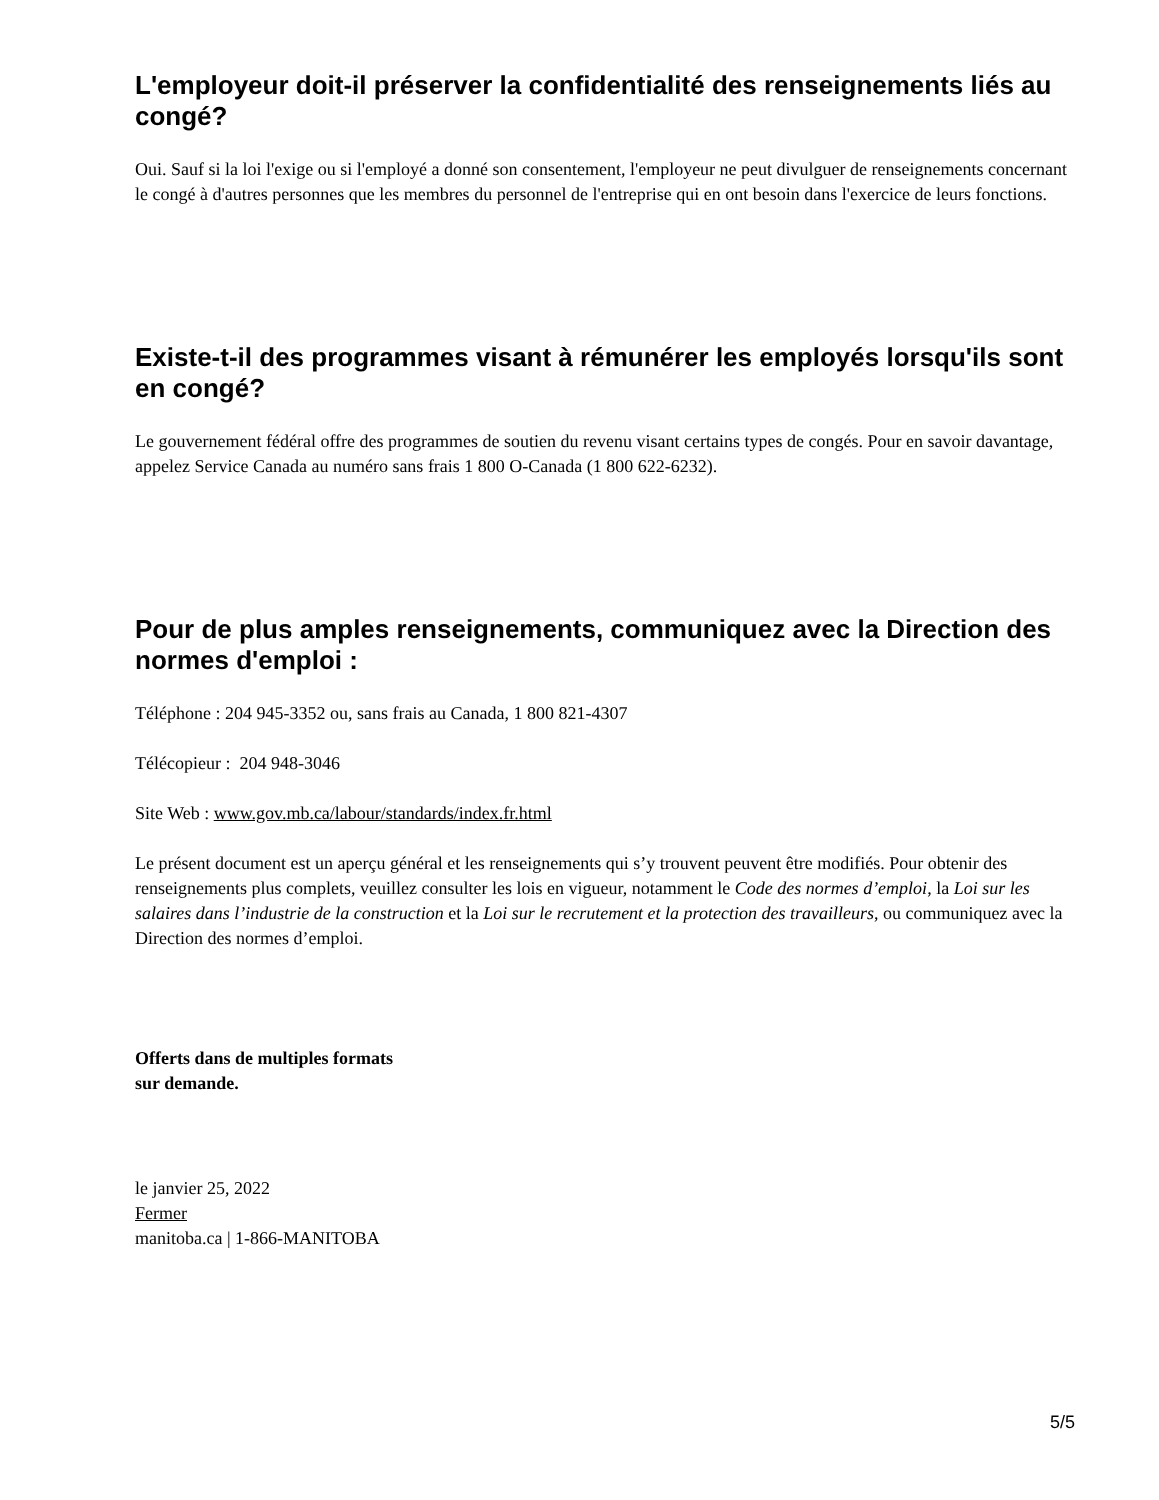L'employeur doit-il préserver la confidentialité des renseignements liés au congé?
Oui. Sauf si la loi l'exige ou si l'employé a donné son consentement, l'employeur ne peut divulguer de renseignements concernant le congé à d'autres personnes que les membres du personnel de l'entreprise qui en ont besoin dans l'exercice de leurs fonctions.
Existe-t-il des programmes visant à rémunérer les employés lorsqu'ils sont en congé?
Le gouvernement fédéral offre des programmes de soutien du revenu visant certains types de congés. Pour en savoir davantage, appelez Service Canada au numéro sans frais 1 800 O-Canada (1 800 622-6232).
Pour de plus amples renseignements, communiquez avec la Direction des normes d'emploi :
Téléphone : 204 945-3352 ou, sans frais au Canada, 1 800 821-4307
Télécopieur : 204 948-3046
Site Web : www.gov.mb.ca/labour/standards/index.fr.html
Le présent document est un aperçu général et les renseignements qui s’y trouvent peuvent être modifiés. Pour obtenir des renseignements plus complets, veuillez consulter les lois en vigueur, notamment le Code des normes d’emploi, la Loi sur les salaires dans l’industrie de la construction et la Loi sur le recrutement et la protection des travailleurs, ou communiquez avec la Direction des normes d’emploi.
Offerts dans de multiples formats
sur demande.
le janvier 25, 2022
Fermer
manitoba.ca | 1-866-MANITOBA
5/5